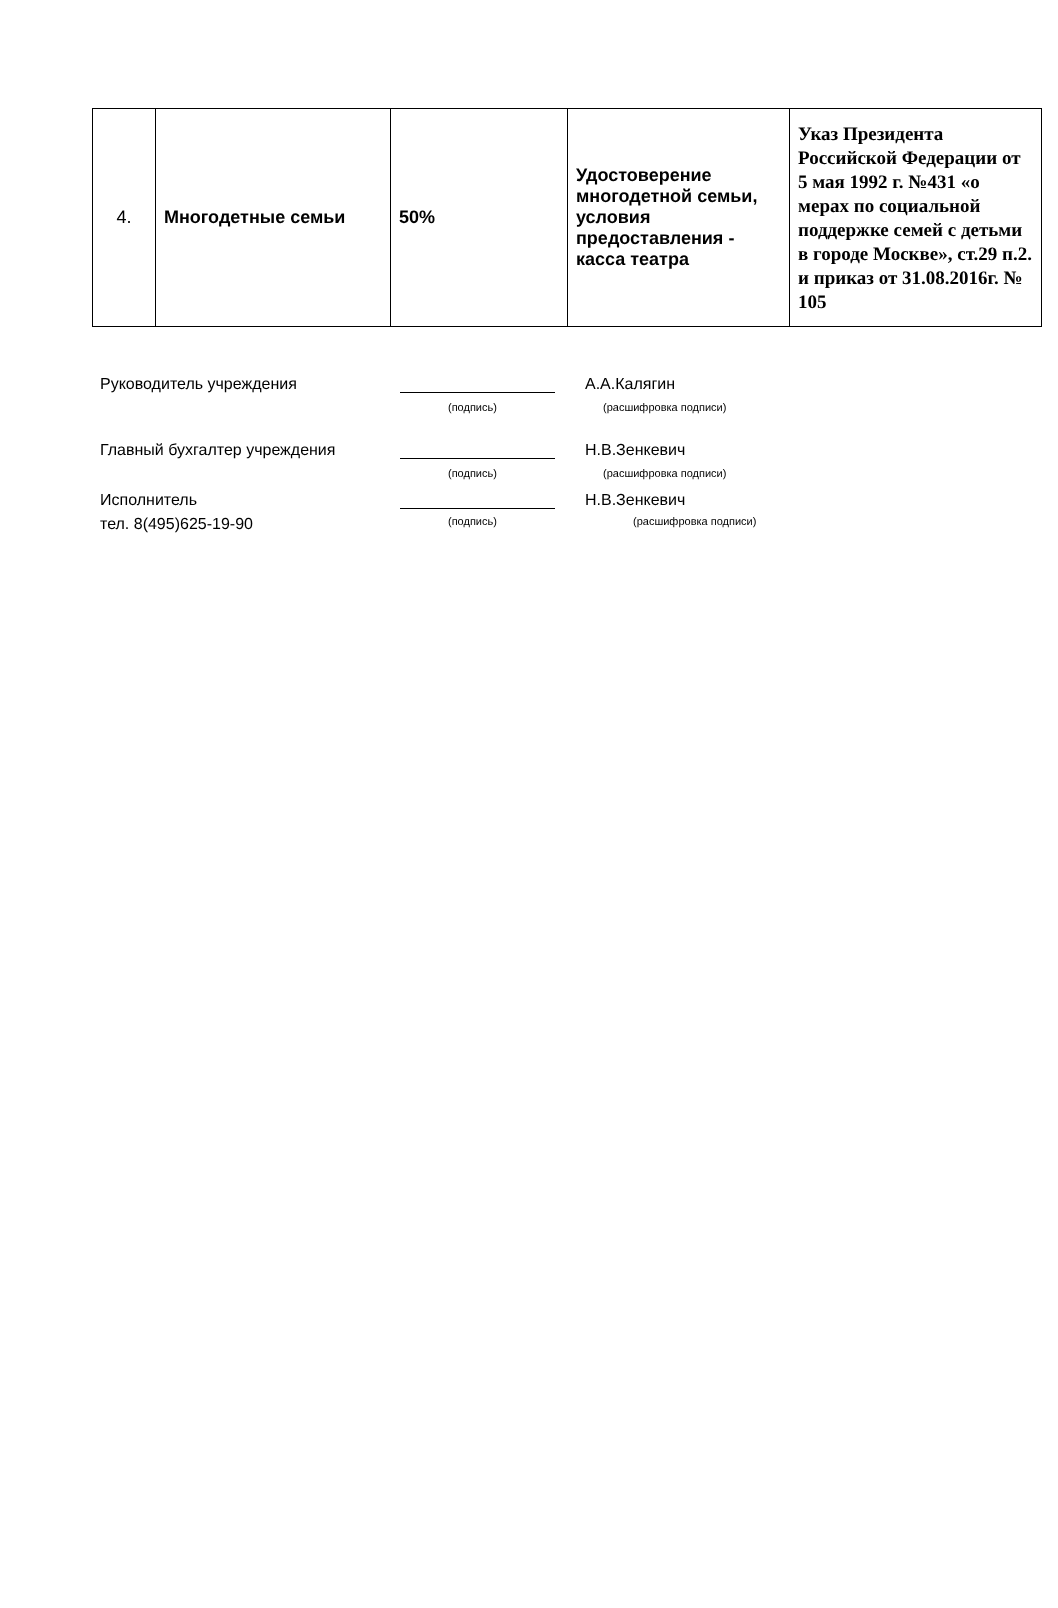| 4. | Многодетные семьи | 50% | Удостоверение многодетной семьи, условия предоставления - касса театра | Указ Президента Российской Федерации от 5 мая 1992 г. №431 «о мерах по социальной поддержке семей с детьми в городе Москве», ст.29 п.2. и приказ от 31.08.2016г. № 105 |
Руководитель учреждения А.А.Калягин
(подпись) (расшифровка подписи)
Главный бухгалтер учреждения Н.В.Зенкевич
(подпись) (расшифровка подписи)
Исполнитель Н.В.Зенкевич
тел. 8(495)625-19-90 (подпись) (расшифровка подписи)